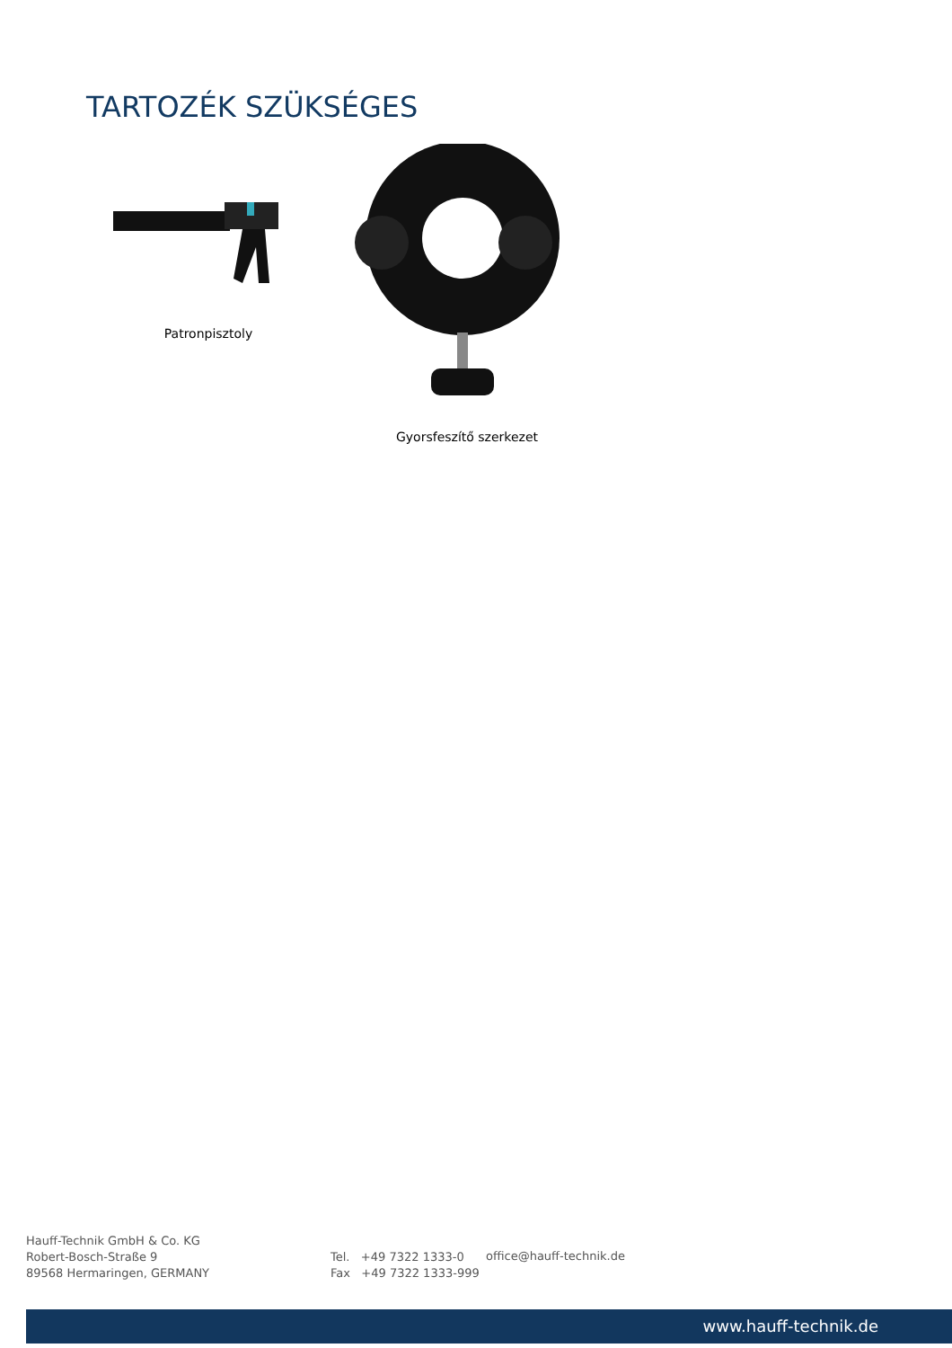TARTOZÉK SZÜKSÉGES
Patronpisztoly
Gyorsfeszítő szerkezet
Hauff-Technik GmbH & Co. KG
Robert-Bosch-Straße 9
89568 Hermaringen, GERMANY
Tel. +49 7322 1333-0
Fax +49 7322 1333-999
office@hauff-technik.de
www.hauff-technik.de